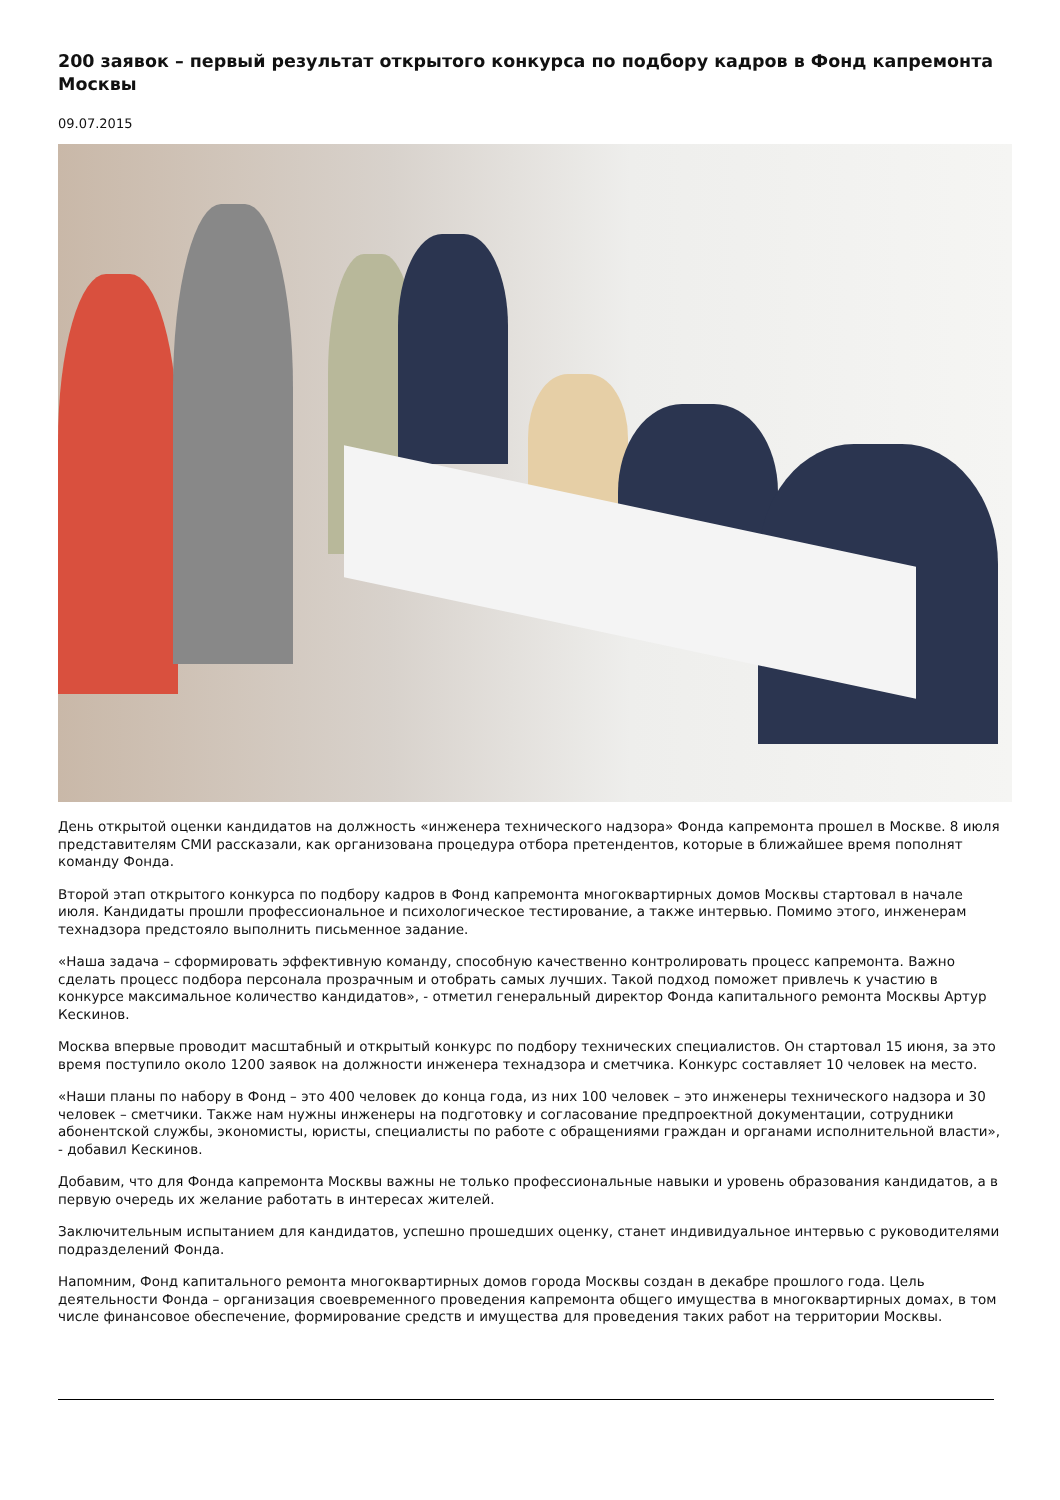200 заявок – первый результат открытого конкурса по подбору кадров в Фонд капремонта Москвы
09.07.2015
День открытой оценки кандидатов на должность «инженера технического надзора» Фонда капремонта прошел в Москве. 8 июля представителям СМИ рассказали, как организована процедура отбора претендентов, которые в ближайшее время пополнят команду Фонда.
Второй этап открытого конкурса по подбору кадров в Фонд капремонта многоквартирных домов Москвы стартовал в начале июля. Кандидаты прошли профессиональное и психологическое тестирование, а также интервью. Помимо этого, инженерам технадзора предстояло выполнить письменное задание.
«Наша задача – сформировать эффективную команду, способную качественно контролировать процесс капремонта. Важно сделать процесс подбора персонала прозрачным и отобрать самых лучших. Такой подход поможет привлечь к участию в конкурсе максимальное количество кандидатов», - отметил генеральный директор Фонда капитального ремонта Москвы Артур Кескинов.
Москва впервые проводит масштабный и открытый конкурс по подбору технических специалистов. Он стартовал 15 июня, за это время поступило около 1200 заявок на должности инженера технадзора и сметчика. Конкурс составляет 10 человек на место.
«Наши планы по набору в Фонд – это 400 человек до конца года, из них 100 человек – это инженеры технического надзора и 30 человек – сметчики. Также нам нужны инженеры на подготовку и согласование предпроектной документации, сотрудники абонентской службы, экономисты, юристы, специалисты по работе с обращениями граждан и органами исполнительной власти», - добавил Кескинов.
Добавим, что для Фонда капремонта Москвы важны не только профессиональные навыки и уровень образования кандидатов, а в первую очередь их желание работать в интересах жителей.
Заключительным испытанием для кандидатов, успешно прошедших оценку, станет индивидуальное интервью с руководителями подразделений Фонда.
Напомним, Фонд капитального ремонта многоквартирных домов города Москвы создан в декабре прошлого года. Цель деятельности Фонда – организация своевременного проведения капремонта общего имущества в многоквартирных домах, в том числе финансовое обеспечение, формирование средств и имущества для проведения таких работ на территории Москвы.